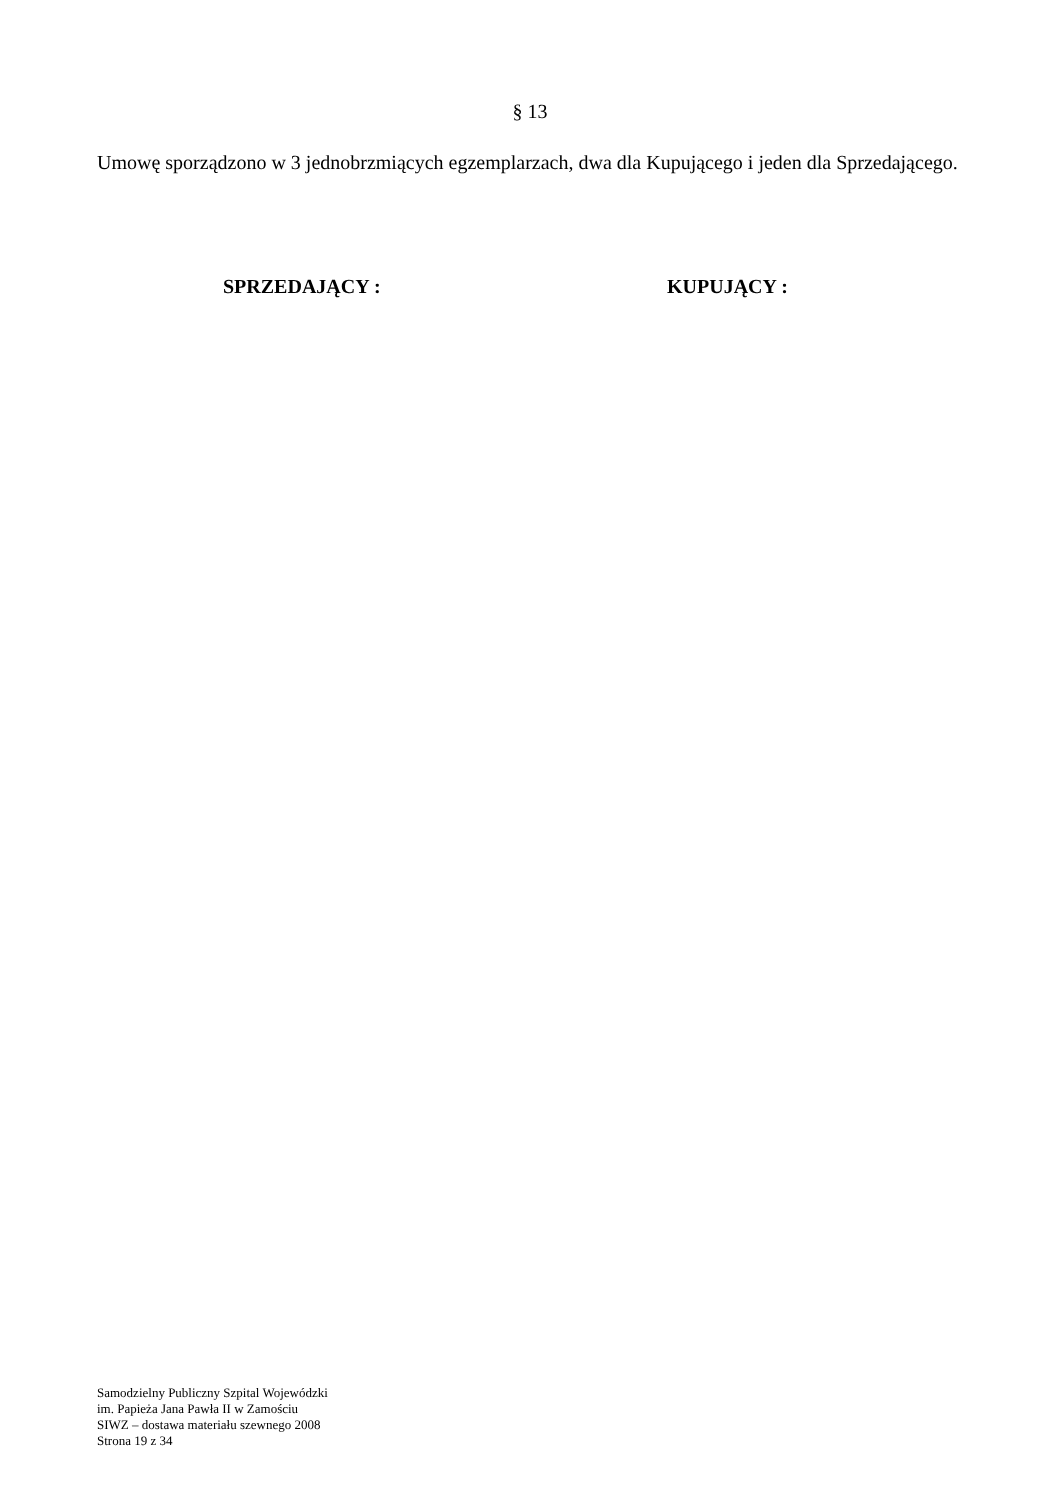§ 13
Umowę sporządzono w 3 jednobrzmiących egzemplarzach, dwa dla Kupującego i jeden dla Sprzedającego.
SPRZEDAJĄCY : KUPUJĄCY :
Samodzielny Publiczny Szpital Wojewódzki
im. Papieża Jana Pawła II w Zamościu
SIWZ – dostawa materiału szewnego 2008
Strona 19 z 34